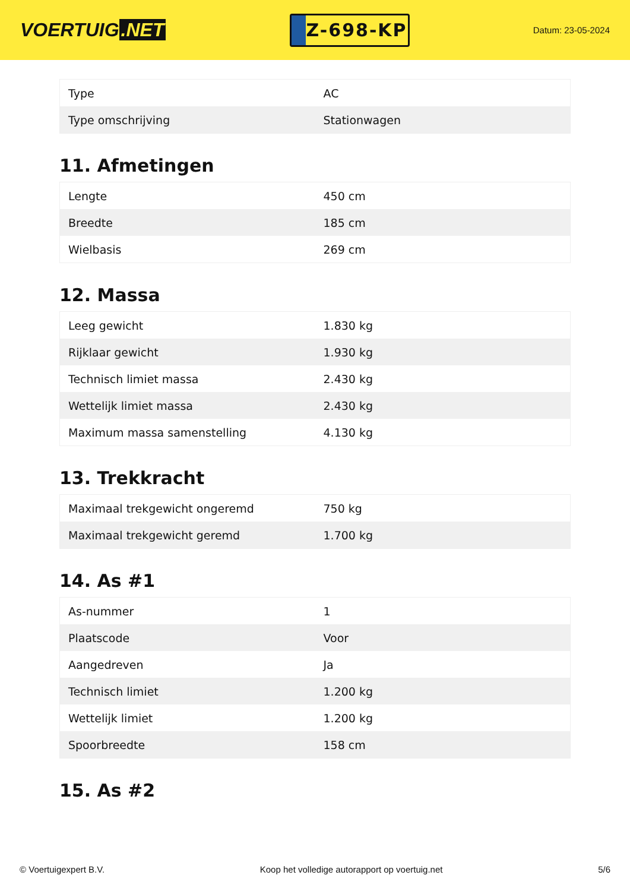VOERTUIG.NET
Z-698-KP
Datum: 23-05-2024
| Type | AC |
| Type omschrijving | Stationwagen |
11. Afmetingen
| Lengte | 450 cm |
| Breedte | 185 cm |
| Wielbasis | 269 cm |
12. Massa
| Leeg gewicht | 1.830 kg |
| Rijklaar gewicht | 1.930 kg |
| Technisch limiet massa | 2.430 kg |
| Wettelijk limiet massa | 2.430 kg |
| Maximum massa samenstelling | 4.130 kg |
13. Trekkracht
| Maximaal trekgewicht ongeremd | 750 kg |
| Maximaal trekgewicht geremd | 1.700 kg |
14. As #1
| As-nummer | 1 |
| Plaatscode | Voor |
| Aangedreven | Ja |
| Technisch limiet | 1.200 kg |
| Wettelijk limiet | 1.200 kg |
| Spoorbreedte | 158 cm |
15. As #2
© Voertuigexpert B.V. Koop het volledige autorapport op voertuig.net 5/6